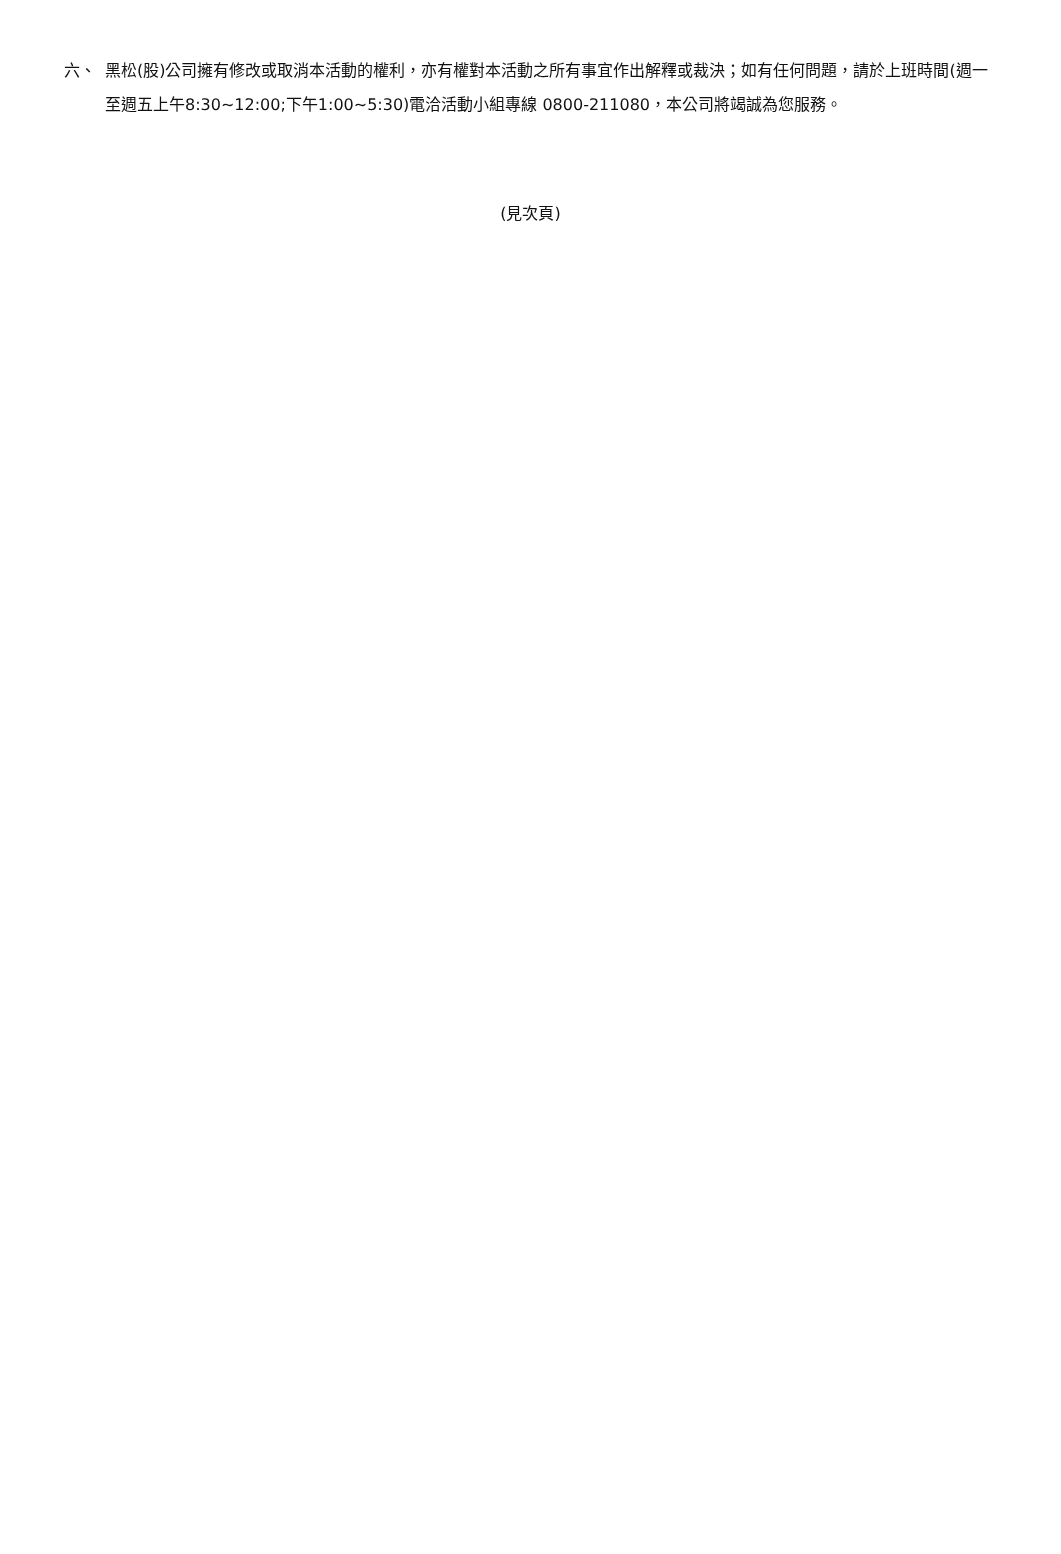六、 黑松(股)公司擁有修改或取消本活動的權利，亦有權對本活動之所有事宜作出解釋或裁決；如有任何問題，請於上班時間(週一至週五上午8:30~12:00;下午1:00~5:30)電洽活動小組專線 0800-211080，本公司將竭誠為您服務。
(見次頁)